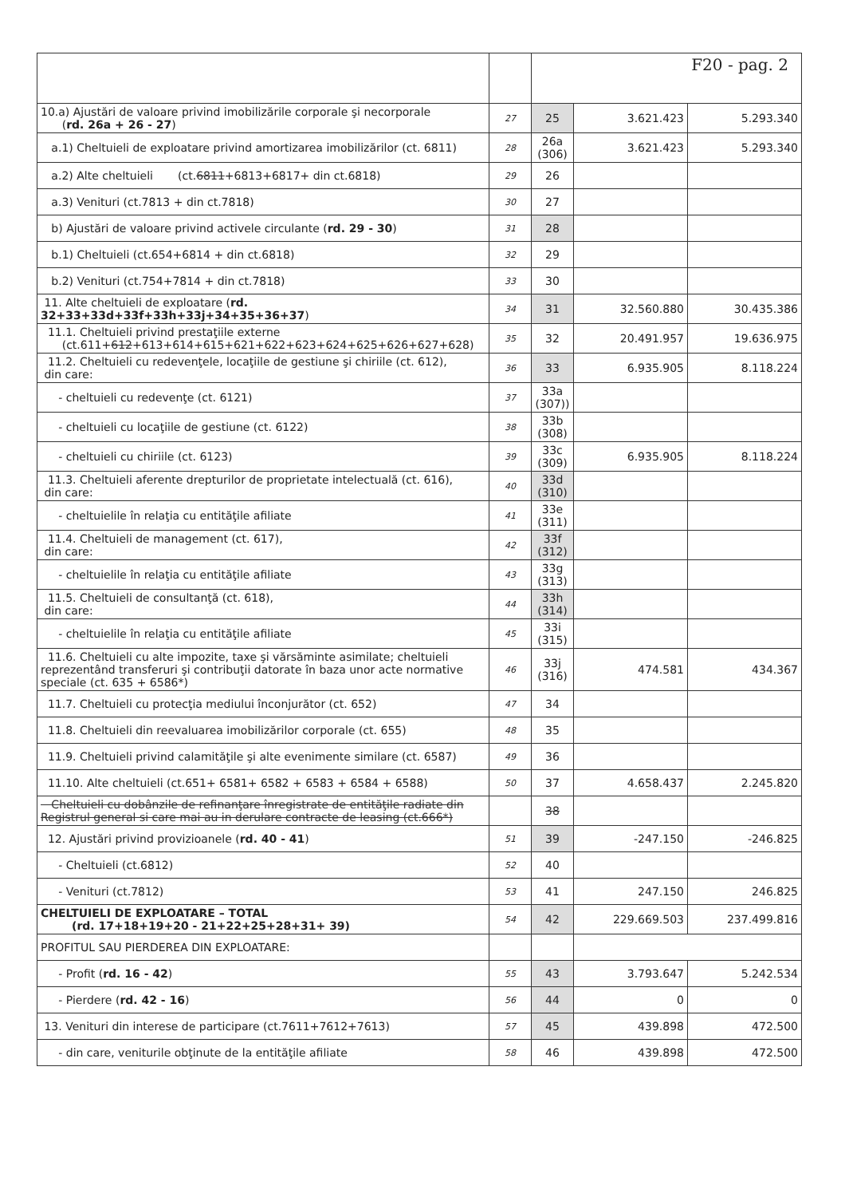| | | F20 - pag. 2 | | |
| 10.a) Ajustări de valoare privind imobilizările corporale şi necorporale ( rd. 26a + 26 - 27 ) | 27 | 25 | 3.621.423 | 5.293.340 |
| a.1) Cheltuieli de exploatare privind amortizarea imobilizărilor (ct. 6811) | 28 | 26a (306) | 3.621.423 | 5.293.340 |
| a.2) Alte cheltuieli (ct. 6811 +6813+6817+ din ct.6818) | 29 | 26 | | |
| a.3) Venituri (ct.7813 + din ct.7818) | 30 | 27 | | |
| b) Ajustări de valoare privind activele circulante ( rd. 29 - 30 ) | 31 | 28 | | |
| b.1) Cheltuieli (ct.654+6814 + din ct.6818) | 32 | 29 | | |
| b.2) Venituri (ct.754+7814 + din ct.7818) | 33 | 30 | | |
| 11. Alte cheltuieli de exploatare ( rd. 32+33+33d+33f+33h+33j+34+35+36+37 ) | 34 | 31 | 32.560.880 | 30.435.386 |
| 11.1. Cheltuieli privind prestaţiile externe (ct.611+ 612 +613+614+615+621+622+623+624+625+626+627+628) | 35 | 32 | 20.491.957 | 19.636.975 |
| 11.2. Cheltuieli cu redevenţele, locaţiile de gestiune şi chiriile (ct. 612), din care: | 36 | 33 | 6.935.905 | 8.118.224 |
| - cheltuieli cu redevenţe (ct. 6121) | 37 | 33a (307)) | | |
| - cheltuieli cu locaţiile de gestiune (ct. 6122) | 38 | 33b (308) | | |
| - cheltuieli cu chiriile (ct. 6123) | 39 | 33c (309) | 6.935.905 | 8.118.224 |
| 11.3. Cheltuieli aferente drepturilor de proprietate intelectuală (ct. 616), din care: | 40 | 33d (310) | | |
| - cheltuielile în relaţia cu entităţile afiliate | 41 | 33e (311) | | |
| 11.4. Cheltuieli de management (ct. 617), din care: | 42 | 33f (312) | | |
| - cheltuielile în relaţia cu entităţile afiliate | 43 | 33g (313) | | |
| 11.5. Cheltuieli de consultanţă (ct. 618), din care: | 44 | 33h (314) | | |
| - cheltuielile în relaţia cu entităţile afiliate | 45 | 33i (315) | | |
| 11.6. Cheltuieli cu alte impozite, taxe şi vărsăminte asimilate; cheltuieli reprezentând transferuri şi contribuţii datorate în baza unor acte normative speciale (ct. 635 + 6586*) | 46 | 33j (316) | 474.581 | 434.367 |
| 11.7. Cheltuieli cu protecţia mediului înconjurător (ct. 652) | 47 | 34 | | |
| 11.8. Cheltuieli din reevaluarea imobilizărilor corporale (ct. 655) | 48 | 35 | | |
| 11.9. Cheltuieli privind calamităţile şi alte evenimente similare (ct. 6587) | 49 | 36 | | |
| 11.10. Alte cheltuieli (ct.651+ 6581+ 6582 + 6583 + 6584 + 6588) | 50 | 37 | 4.658.437 | 2.245.820 |
| Cheltuieli cu dobânzile de refinanţare înregistrate de entităţile radiate din Registrul general si care mai au in derulare contracte de leasing (ct.666*) | | 38 | | |
| 12. Ajustări privind provizioanele ( rd. 40 - 41 ) | 51 | 39 | -247.150 | -246.825 |
| - Cheltuieli (ct.6812) | 52 | 40 | | |
| - Venituri (ct.7812) | 53 | 41 | 247.150 | 246.825 |
| CHELTUIELI DE EXPLOATARE – TOTAL (rd. 17+18+19+20 - 21+22+25+28+31+ 39) | 54 | 42 | 229.669.503 | 237.499.816 |
| PROFITUL SAU PIERDEREA DIN EXPLOATARE: | | | | |
| - Profit ( rd. 16 - 42 ) | 55 | 43 | 3.793.647 | 5.242.534 |
| - Pierdere ( rd. 42 - 16 ) | 56 | 44 | 0 | 0 |
| 13. Venituri din interese de participare (ct.7611+7612+7613) | 57 | 45 | 439.898 | 472.500 |
| - din care, veniturile obţinute de la entităţile afiliate | 58 | 46 | 439.898 | 472.500 |